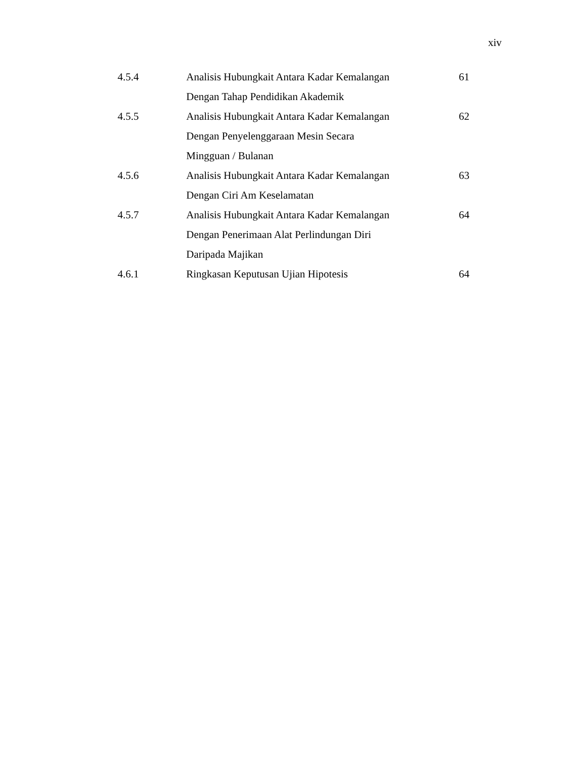xiv
| 4.5.4 | Analisis Hubungkait Antara Kadar Kemalangan Dengan Tahap Pendidikan Akademik | 61 |
| 4.5.5 | Analisis Hubungkait Antara Kadar Kemalangan Dengan Penyelenggaraan Mesin Secara Mingguan / Bulanan | 62 |
| 4.5.6 | Analisis Hubungkait Antara Kadar Kemalangan Dengan Ciri Am Keselamatan | 63 |
| 4.5.7 | Analisis Hubungkait Antara Kadar Kemalangan Dengan Penerimaan Alat Perlindungan Diri Daripada Majikan | 64 |
| 4.6.1 | Ringkasan Keputusan Ujian Hipotesis | 64 |